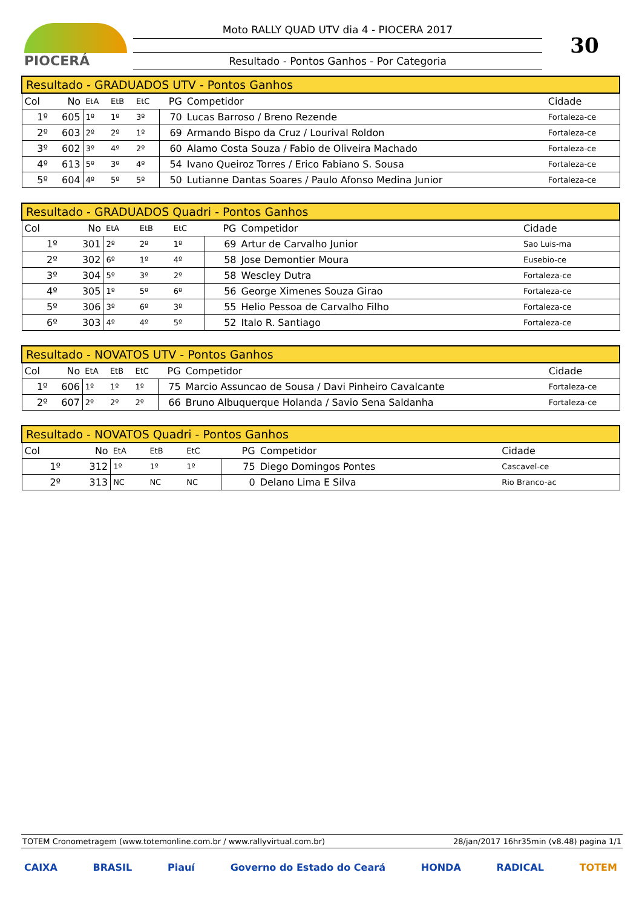PIOCERÁ
Moto RALLY QUAD UTV dia 4 - PIOCERA 2017
Resultado - Pontos Ganhos - Por Categoria
30
| Resultado - GRADUADOS UTV - Pontos Ganhos | | | | | | | |
| --- | --- | --- | --- | --- | --- | --- | --- |
| Col | No | EtA | EtB | EtC | PG | Competidor | Cidade |
| 1º | 605 | 1º | 1º | 3º | 70 | Lucas Barroso / Breno Rezende | Fortaleza-ce |
| 2º | 603 | 2º | 2º | 1º | 69 | Armando Bispo da Cruz / Lourival Roldon | Fortaleza-ce |
| 3º | 602 | 3º | 4º | 2º | 60 | Alamo Costa Souza / Fabio de Oliveira Machado | Fortaleza-ce |
| 4º | 613 | 5º | 3º | 4º | 54 | Ivano Queiroz Torres / Erico Fabiano S. Sousa | Fortaleza-ce |
| 5º | 604 | 4º | 5º | 5º | 50 | Lutianne Dantas Soares / Paulo Afonso Medina Junior | Fortaleza-ce |
| Resultado - GRADUADOS Quadri - Pontos Ganhos | | | | | | | |
| --- | --- | --- | --- | --- | --- | --- | --- |
| Col | No | EtA | EtB | EtC | PG | Competidor | Cidade |
| 1º | 301 | 2º | 2º | 1º | 69 | Artur de Carvalho Junior | Sao Luis-ma |
| 2º | 302 | 6º | 1º | 4º | 58 | Jose Demontier Moura | Eusebio-ce |
| 3º | 304 | 5º | 3º | 2º | 58 | Wescley Dutra | Fortaleza-ce |
| 4º | 305 | 1º | 5º | 6º | 56 | George Ximenes Souza Girao | Fortaleza-ce |
| 5º | 306 | 3º | 6º | 3º | 55 | Helio Pessoa de Carvalho Filho | Fortaleza-ce |
| 6º | 303 | 4º | 4º | 5º | 52 | Italo R. Santiago | Fortaleza-ce |
| Resultado - NOVATOS UTV - Pontos Ganhos | | | | | | | |
| --- | --- | --- | --- | --- | --- | --- | --- |
| Col | No | EtA | EtB | EtC | PG | Competidor | Cidade |
| 1º | 606 | 1º | 1º | 1º | 75 | Marcio Assuncao de Sousa / Davi Pinheiro Cavalcante | Fortaleza-ce |
| 2º | 607 | 2º | 2º | 2º | 66 | Bruno Albuquerque Holanda / Savio Sena Saldanha | Fortaleza-ce |
| Resultado - NOVATOS Quadri - Pontos Ganhos | | | | | | | |
| --- | --- | --- | --- | --- | --- | --- | --- |
| Col | No | EtA | EtB | EtC | PG | Competidor | Cidade |
| 1º | 312 | 1º | 1º | 1º | 75 | Diego Domingos Pontes | Cascavel-ce |
| 2º | 313 | NC | NC | NC | 0 | Delano Lima E Silva | Rio Branco-ac |
TOTEM Cronometragem (www.totemonline.com.br / www.rallyvirtual.com.br) 28/jan/2017 16hr35min (v8.48) pagina 1/1
CAIXA BRASIL Piauí Governo do Estado do Ceará HONDA RADICAL TOTEM